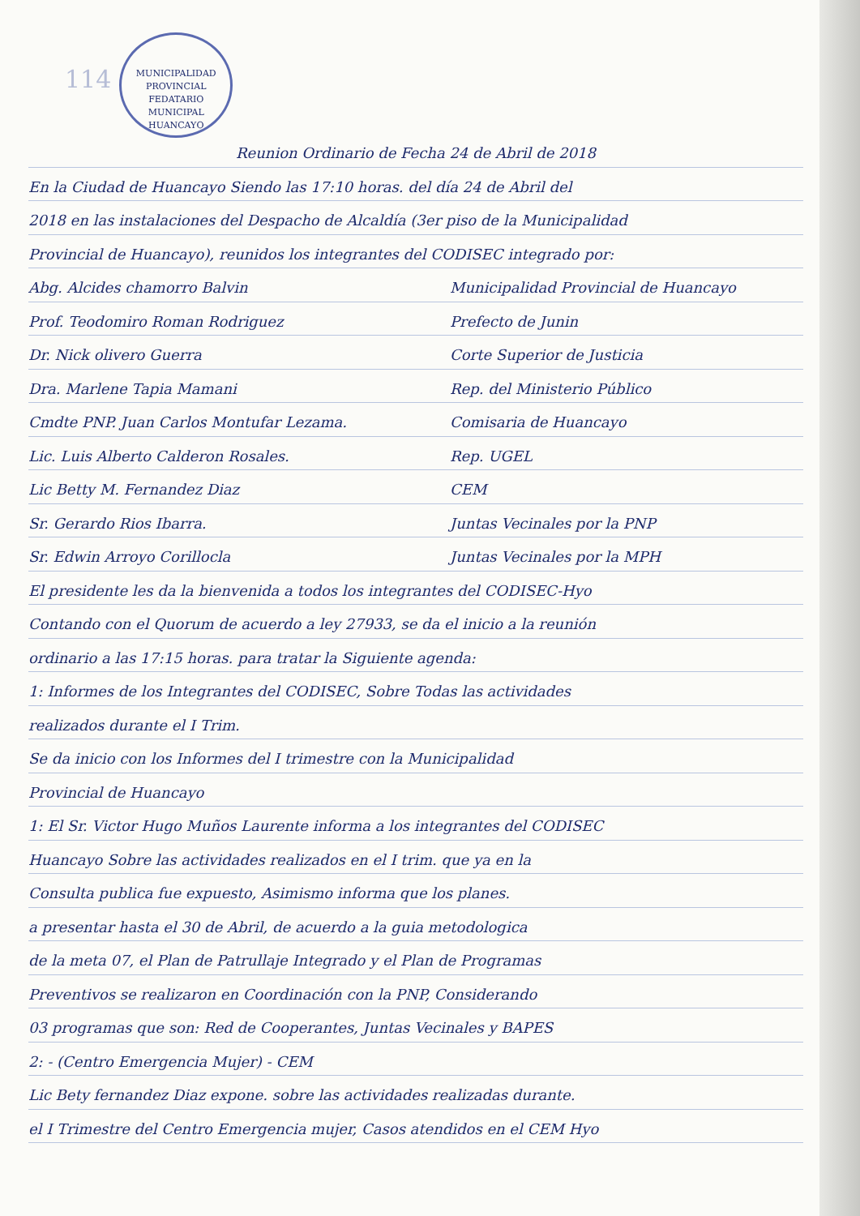114
MUNICIPALIDAD PROVINCIAL
FEDATARIO
MUNICIPAL
HUANCAYO
Reunion Ordinario de Fecha 24 de Abril de 2018
En la Ciudad de Huancayo Siendo las 17:10 horas. del día 24 de Abril del
2018 en las instalaciones del Despacho de Alcaldía (3er piso de la Municipalidad
Provincial de Huancayo), reunidos los integrantes del CODISEC integrado por:
Abg. Alcides chamorro Balvin Municipalidad Provincial de Huancayo
Prof. Teodomiro Roman Rodriguez Prefecto de Junin
Dr. Nick olivero Guerra Corte Superior de Justicia
Dra. Marlene Tapia Mamani Rep. del Ministerio Público
Cmdte PNP. Juan Carlos Montufar Lezama. Comisaria de Huancayo
Lic. Luis Alberto Calderon Rosales. Rep. UGEL
Lic Betty M. Fernandez Diaz CEM
Sr. Gerardo Rios Ibarra. Juntas Vecinales por la PNP
Sr. Edwin Arroyo Corillocla Juntas Vecinales por la MPH
El presidente les da la bienvenida a todos los integrantes del CODISEC-Hyo
Contando con el Quorum de acuerdo a ley 27933, se da el inicio a la reunión
ordinario a las 17:15 horas. para tratar la Siguiente agenda:
1: Informes de los Integrantes del CODISEC, Sobre Todas las actividades
realizados durante el I Trim.
Se da inicio con los Informes del I trimestre con la Municipalidad
Provincial de Huancayo
1: El Sr. Victor Hugo Muños Laurente informa a los integrantes del CODISEC
Huancayo Sobre las actividades realizados en el I trim. que ya en la
Consulta publica fue expuesto, Asimismo informa que los planes.
a presentar hasta el 30 de Abril, de acuerdo a la guia metodologica
de la meta 07, el Plan de Patrullaje Integrado y el Plan de Programas
Preventivos se realizaron en Coordinación con la PNP, Considerando
03 programas que son: Red de Cooperantes, Juntas Vecinales y BAPES
2: - (Centro Emergencia Mujer) - CEM
Lic Bety fernandez Diaz expone. sobre las actividades realizadas durante.
el I Trimestre del Centro Emergencia mujer, Casos atendidos en el CEM Hyo